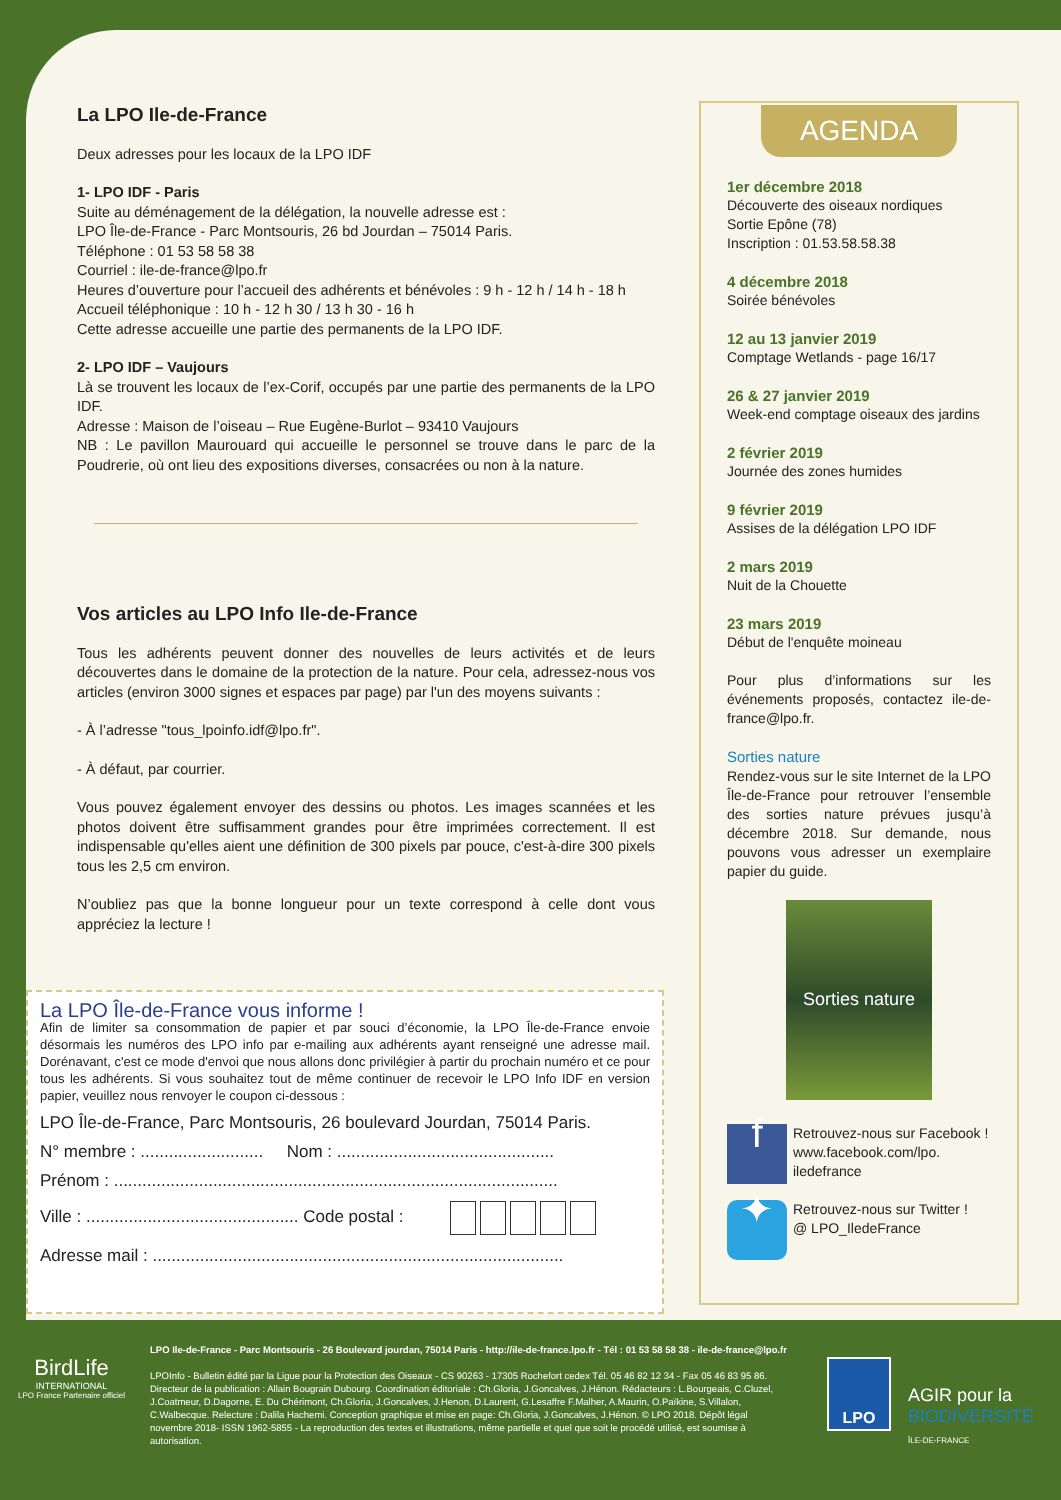La LPO Ile-de-France
Deux adresses pour les locaux de la LPO IDF
1- LPO IDF - Paris
Suite au déménagement de la délégation, la nouvelle adresse est :
LPO Île-de-France - Parc Montsouris, 26 bd Jourdan – 75014 Paris.
Téléphone : 01 53 58 58 38
Courriel : ile-de-france@lpo.fr
Heures d’ouverture pour l’accueil des adhérents et bénévoles : 9 h - 12 h / 14 h - 18 h
Accueil téléphonique : 10 h - 12 h 30 / 13 h 30 - 16 h
Cette adresse accueille une partie des permanents de la LPO IDF.
2- LPO IDF – Vaujours
Là se trouvent les locaux de l’ex-Corif, occupés par une partie des permanents de la LPO IDF.
Adresse : Maison de l’oiseau – Rue Eugène-Burlot – 93410 Vaujours
NB : Le pavillon Maurouard qui accueille le personnel se trouve dans le parc de la Poudrerie, où ont lieu des expositions diverses, consacrées ou non à la nature.
Vos articles au LPO Info Ile-de-France
Tous les adhérents peuvent donner des nouvelles de leurs activités et de leurs découvertes dans le domaine de la protection de la nature. Pour cela, adressez-nous vos articles (environ 3000 signes et espaces par page) par l'un des moyens suivants :
- À l’adresse "tous_lpoinfo.idf@lpo.fr".
- À défaut, par courrier.
Vous pouvez également envoyer des dessins ou photos. Les images scannées et les photos doivent être suffisamment grandes pour être imprimées correctement. Il est indispensable qu'elles aient une définition de 300 pixels par pouce, c'est-à-dire 300 pixels tous les 2,5 cm environ.
N’oubliez pas que la bonne longueur pour un texte correspond à celle dont vous appréciez la lecture !
La LPO Île-de-France vous informe !
Afin de limiter sa consommation de papier et par souci d’économie, la LPO Île-de-France envoie désormais les numéros des LPO info par e-mailing aux adhérents ayant renseigné une adresse mail. Dorénavant, c'est ce mode d'envoi que nous allons donc privilégier à partir du prochain numéro et ce pour tous les adhérents. Si vous souhaitez tout de même continuer de recevoir le LPO Info IDF en version papier, veuillez nous renvoyer le coupon ci-dessous :
LPO Île-de-France, Parc Montsouris, 26 boulevard Jourdan, 75014 Paris.
N° membre : .......................... Nom : ..............................................
Prénom : ..............................................................................................
Ville : ............................................. Code postal :
Adresse mail : .......................................................................................
AGENDA
1er décembre 2018
Découverte des oiseaux nordiques
Sortie Epône (78)
Inscription : 01.53.58.58.38
4 décembre 2018
Soirée bénévoles
12 au 13 janvier 2019
Comptage Wetlands - page 16/17
26 & 27 janvier 2019
Week-end comptage oiseaux des jardins
2 février 2019
Journée des zones humides
9 février 2019
Assises de la délégation LPO IDF
2 mars 2019
Nuit de la Chouette
23 mars 2019
Début de l'enquête moineau
Pour plus d’informations sur les événements proposés, contactez ile-de-france@lpo.fr.
Sorties nature
Rendez-vous sur le site Internet de la LPO Île-de-France pour retrouver l’ensemble des sorties nature prévues jusqu’à décembre 2018. Sur demande, nous pouvons vous adresser un exemplaire papier du guide.
Sorties nature
f
Retrouvez-nous sur Facebook !
www.facebook.com/lpo.
iledefrance
✦
Retrouvez-nous sur Twitter !
@ LPO_IledeFrance
BirdLife
INTERNATIONAL
LPO France Partenaire officiel
LPO Ile-de-France - Parc Montsouris - 26 Boulevard jourdan, 75014 Paris - http://ile-de-france.lpo.fr - Tél : 01 53 58 58 38 - ile-de-france@lpo.fr
LPOInfo - Bulletin édité par la Ligue pour la Protection des Oiseaux - CS 90263 - 17305 Rochefort cedex Tél. 05 46 82 12 34 - Fax 05 46 83 95 86. Directeur de la publication : Allain Bougrain Dubourg. Coordination éditoriale : Ch.Gloria, J.Goncalves, J.Hénon. Rédacteurs : L.Bourgeais, C.Cluzel, J.Coatmeur, D.Dagorne, E. Du Chérimont, Ch.Gloria, J.Goncalves, J.Henon, D.Laurent, G.Lesaffre F.Malher, A.Maurin, O.Païkine, S.Villalon, C.Walbecque. Relecture : Dalila Hachemi. Conception graphique et mise en page: Ch.Gloria, J.Goncalves, J.Hénon. © LPO 2018. Dépôt légal novembre 2018- ISSN 1962-5855 - La reproduction des textes et illustrations, même partielle et quel que soit le procédé utilisé, est soumise à autorisation.
LPO
AGIR pour la
BIODIVERSITÉ
ÎLE-DE-FRANCE